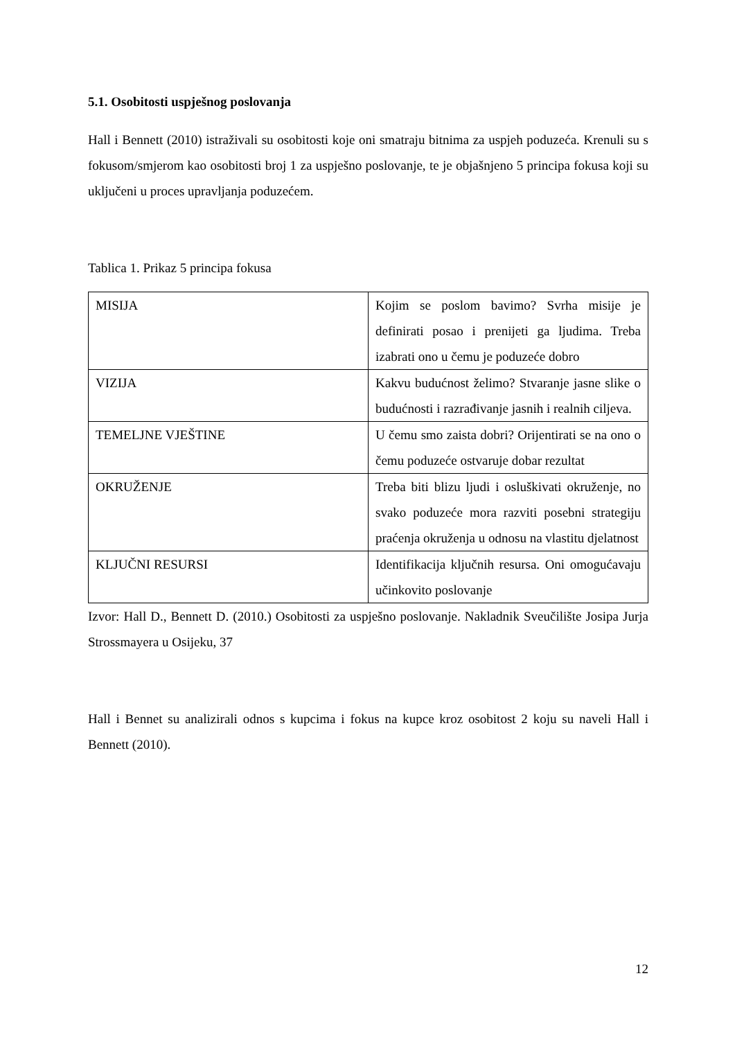5.1. Osobitosti uspješnog poslovanja
Hall i Bennett (2010) istraživali su osobitosti koje oni smatraju bitnima za uspjeh poduzeća. Krenuli su s fokusom/smjerom kao osobitosti broj 1 za uspješno poslovanje, te je objašnjeno 5 principa fokusa koji su uključeni u proces upravljanja poduzećem.
Tablica 1. Prikaz 5 principa fokusa
| MISIJA | Kojim se poslom bavimo? Svrha misije je definirati posao i prenijeti ga ljudima. Treba izabrati ono u čemu je poduzeće dobro |
| VIZIJA | Kakvu budućnost želimo? Stvaranje jasne slike o budućnosti i razrađivanje jasnih i realnih ciljeva. |
| TEMELJNE VJEŠTINE | U čemu smo zaista dobri? Orijentirati se na ono o čemu poduzeće ostvaruje dobar rezultat |
| OKRUŽENJE | Treba biti blizu ljudi i osluškivati okruženje, no svako poduzeće mora razviti posebni strategiju praćenja okruženja u odnosu na vlastitu djelatnost |
| KLJUČNI RESURSI | Identifikacija ključnih resursa. Oni omogućavaju učinkovito poslovanje |
Izvor: Hall D., Bennett D. (2010.) Osobitosti za uspješno poslovanje. Nakladnik Sveučilište Josipa Jurja Strossmayera u Osijeku, 37
Hall i Bennet su analizirali odnos s kupcima i fokus na kupce kroz osobitost 2 koju su naveli Hall i Bennett (2010).
12